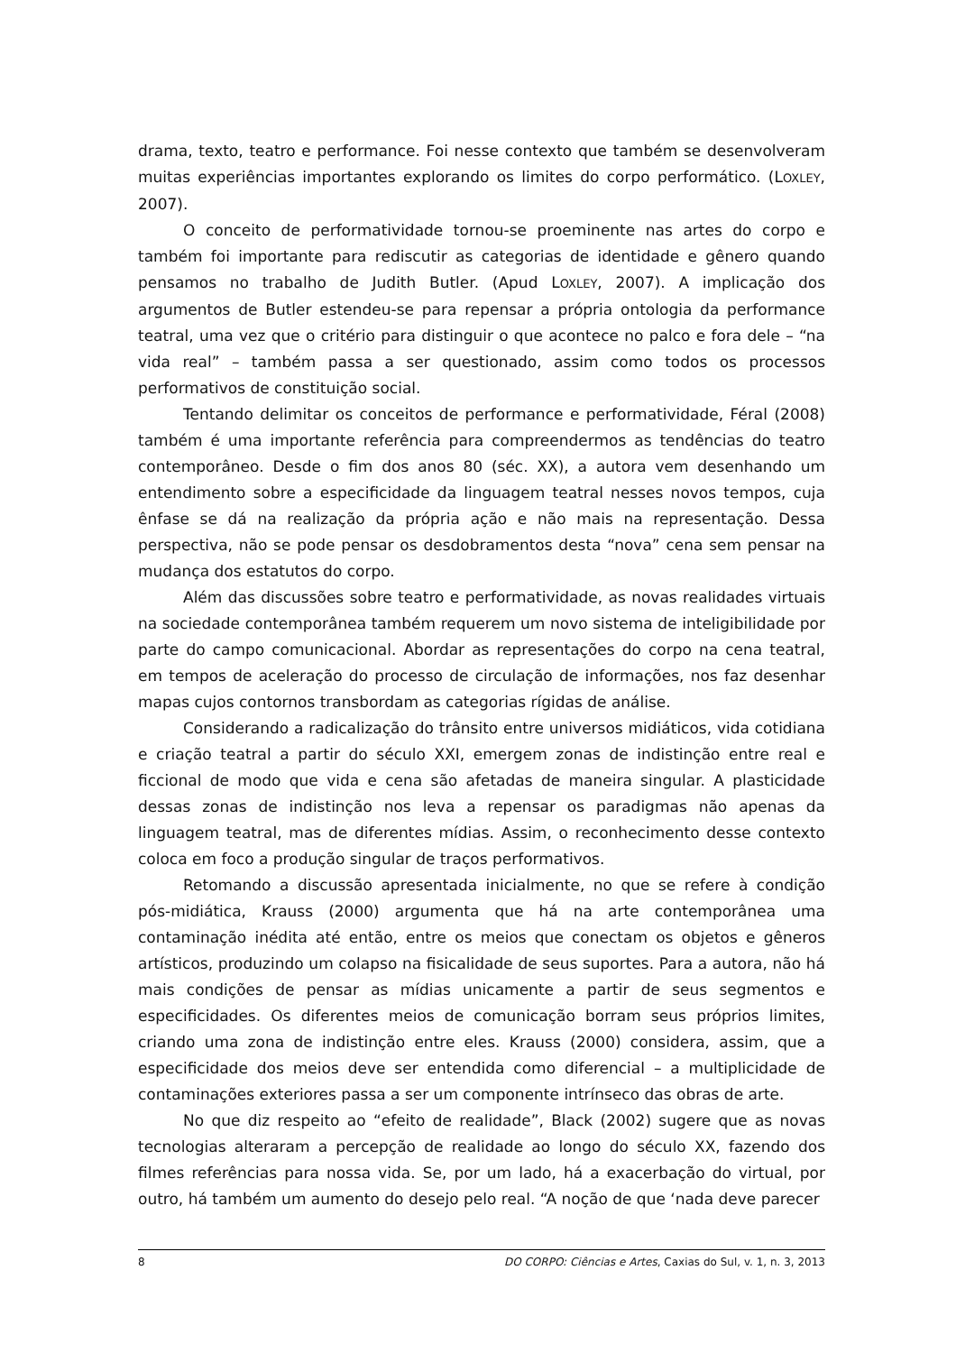drama, texto, teatro e performance. Foi nesse contexto que também se desenvolveram muitas experiências importantes explorando os limites do corpo performático. (LOXLEY, 2007).
O conceito de performatividade tornou-se proeminente nas artes do corpo e também foi importante para rediscutir as categorias de identidade e gênero quando pensamos no trabalho de Judith Butler. (Apud LOXLEY, 2007). A implicação dos argumentos de Butler estendeu-se para repensar a própria ontologia da performance teatral, uma vez que o critério para distinguir o que acontece no palco e fora dele – “na vida real” – também passa a ser questionado, assim como todos os processos performativos de constituição social.
Tentando delimitar os conceitos de performance e performatividade, Féral (2008) também é uma importante referência para compreendermos as tendências do teatro contemporâneo. Desde o fim dos anos 80 (séc. XX), a autora vem desenhando um entendimento sobre a especificidade da linguagem teatral nesses novos tempos, cuja ênfase se dá na realização da própria ação e não mais na representação. Dessa perspectiva, não se pode pensar os desdobramentos desta “nova” cena sem pensar na mudança dos estatutos do corpo.
Além das discussões sobre teatro e performatividade, as novas realidades virtuais na sociedade contemporânea também requerem um novo sistema de inteligibilidade por parte do campo comunicacional. Abordar as representações do corpo na cena teatral, em tempos de aceleração do processo de circulação de informações, nos faz desenhar mapas cujos contornos transbordam as categorias rígidas de análise.
Considerando a radicalização do trânsito entre universos midiáticos, vida cotidiana e criação teatral a partir do século XXI, emergem zonas de indistinção entre real e ficcional de modo que vida e cena são afetadas de maneira singular. A plasticidade dessas zonas de indistinção nos leva a repensar os paradigmas não apenas da linguagem teatral, mas de diferentes mídias. Assim, o reconhecimento desse contexto coloca em foco a produção singular de traços performativos.
Retomando a discussão apresentada inicialmente, no que se refere à condição pós-midiática, Krauss (2000) argumenta que há na arte contemporânea uma contaminação inédita até então, entre os meios que conectam os objetos e gêneros artísticos, produzindo um colapso na fisicalidade de seus suportes. Para a autora, não há mais condições de pensar as mídias unicamente a partir de seus segmentos e especificidades. Os diferentes meios de comunicação borram seus próprios limites, criando uma zona de indistinção entre eles. Krauss (2000) considera, assim, que a especificidade dos meios deve ser entendida como diferencial – a multiplicidade de contaminações exteriores passa a ser um componente intrínseco das obras de arte.
No que diz respeito ao “efeito de realidade”, Black (2002) sugere que as novas tecnologias alteraram a percepção de realidade ao longo do século XX, fazendo dos filmes referências para nossa vida. Se, por um lado, há a exacerbação do virtual, por outro, há também um aumento do desejo pelo real. “A noção de que ‘nada deve parecer
8 DO CORPO: Ciências e Artes, Caxias do Sul, v. 1, n. 3, 2013